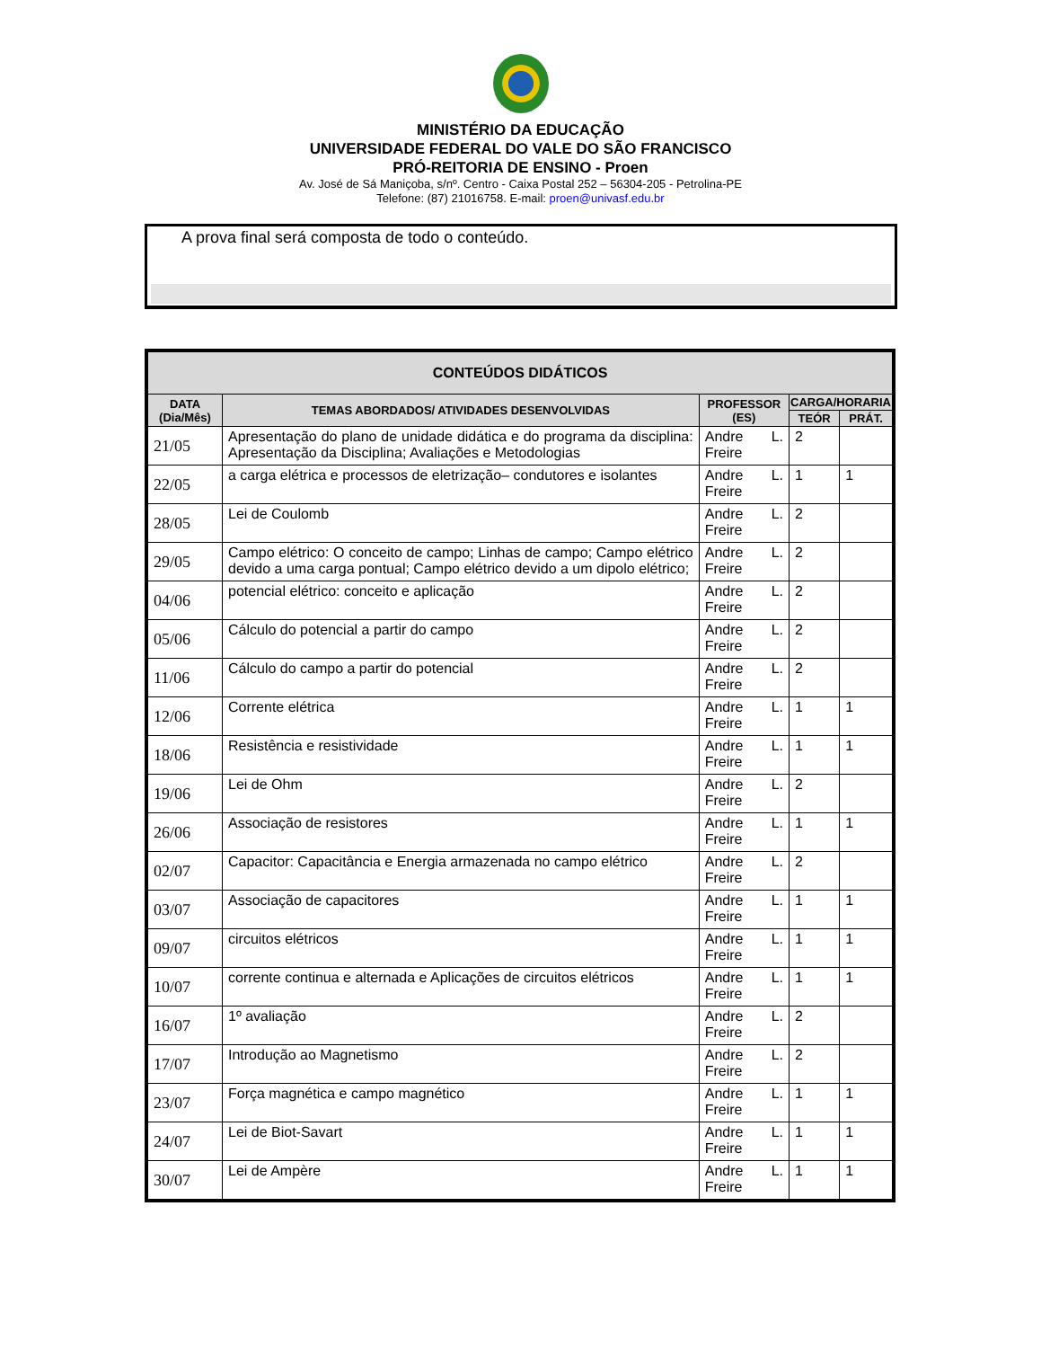MINISTÉRIO DA EDUCAÇÃO
UNIVERSIDADE FEDERAL DO VALE DO SÃO FRANCISCO
PRÓ-REITORIA DE ENSINO - Proen
Av. José de Sá Maniçoba, s/nº. Centro - Caixa Postal 252 – 56304-205 - Petrolina-PE
Telefone: (87) 21016758. E-mail: proen@univasf.edu.br
A prova final será composta de todo o conteúdo.
| CONTEÚDOS DIDÁTICOS | | | | |
| --- | --- | --- | --- | --- |
| DATA (Dia/Mês) | TEMAS ABORDADOS/ ATIVIDADES DESENVOLVIDAS | PROFESSOR (ES) | CARGA/HORARIA | |
| | | | TEÓR | PRÁT. |
| 21/05 | Apresentação do plano de unidade didática e do programa da disciplina: Apresentação da Disciplina; Avaliações e Metodologias | Andre L. Freire | 2 | |
| 22/05 | a carga elétrica e processos de eletrização– condutores e isolantes | Andre L. Freire | 1 | 1 |
| 28/05 | Lei de Coulomb | Andre L. Freire | 2 | |
| 29/05 | Campo elétrico: O conceito de campo; Linhas de campo; Campo elétrico devido a uma carga pontual; Campo elétrico devido a um dipolo elétrico; | Andre L. Freire | 2 | |
| 04/06 | potencial elétrico: conceito e aplicação | Andre L. Freire | 2 | |
| 05/06 | Cálculo do potencial a partir do campo | Andre L. Freire | 2 | |
| 11/06 | Cálculo do campo a partir do potencial | Andre L. Freire | 2 | |
| 12/06 | Corrente elétrica | Andre L. Freire | 1 | 1 |
| 18/06 | Resistência e resistividade | Andre L. Freire | 1 | 1 |
| 19/06 | Lei de Ohm | Andre L. Freire | 2 | |
| 26/06 | Associação de resistores | Andre L. Freire | 1 | 1 |
| 02/07 | Capacitor: Capacitância e Energia armazenada no campo elétrico | Andre L. Freire | 2 | |
| 03/07 | Associação de capacitores | Andre L. Freire | 1 | 1 |
| 09/07 | circuitos elétricos | Andre L. Freire | 1 | 1 |
| 10/07 | corrente continua e alternada e Aplicações de circuitos elétricos | Andre L. Freire | 1 | 1 |
| 16/07 | 1º avaliação | Andre L. Freire | 2 | |
| 17/07 | Introdução ao Magnetismo | Andre L. Freire | 2 | |
| 23/07 | Força magnética e campo magnético | Andre L. Freire | 1 | 1 |
| 24/07 | Lei de Biot-Savart | Andre L. Freire | 1 | 1 |
| 30/07 | Lei de Ampère | Andre L. Freire | 1 | 1 |